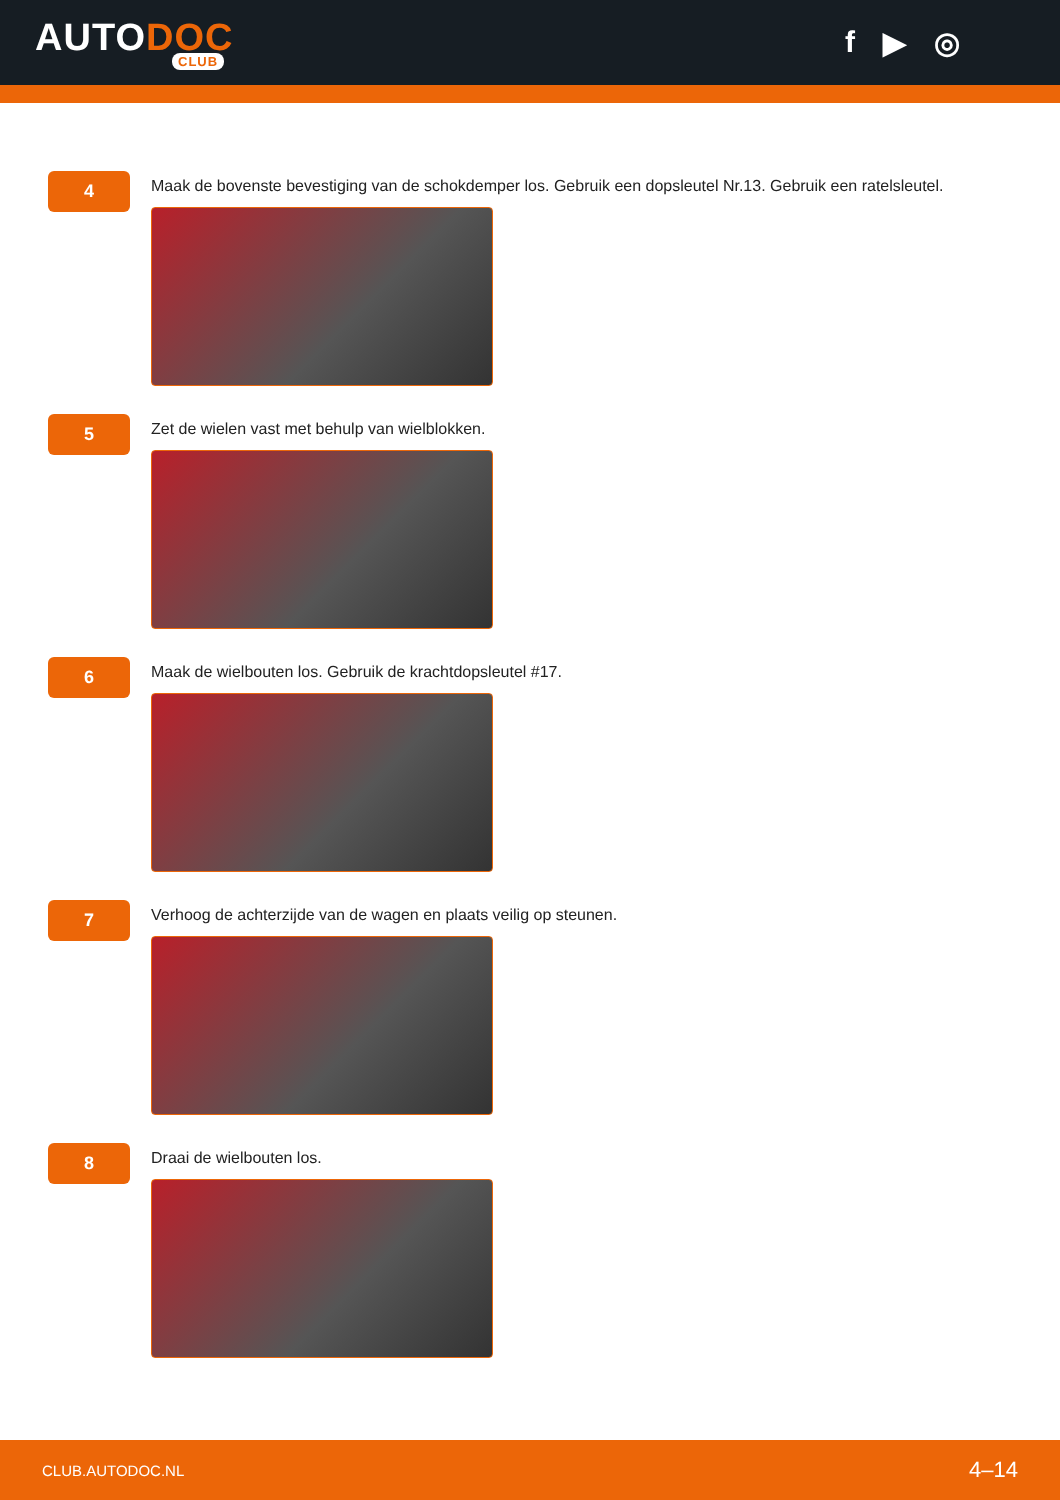AUTODOC
CLUB
f ▶ ◎
4
Maak de bovenste bevestiging van de schokdemper los. Gebruik een dopsleutel Nr.13. Gebruik een ratelsleutel.
5
Zet de wielen vast met behulp van wielblokken.
6
Maak de wielbouten los. Gebruik de krachtdopsleutel #17.
7
Verhoog de achterzijde van de wagen en plaats veilig op steunen.
8
Draai de wielbouten los.
CLUB.AUTODOC.NL 4–14